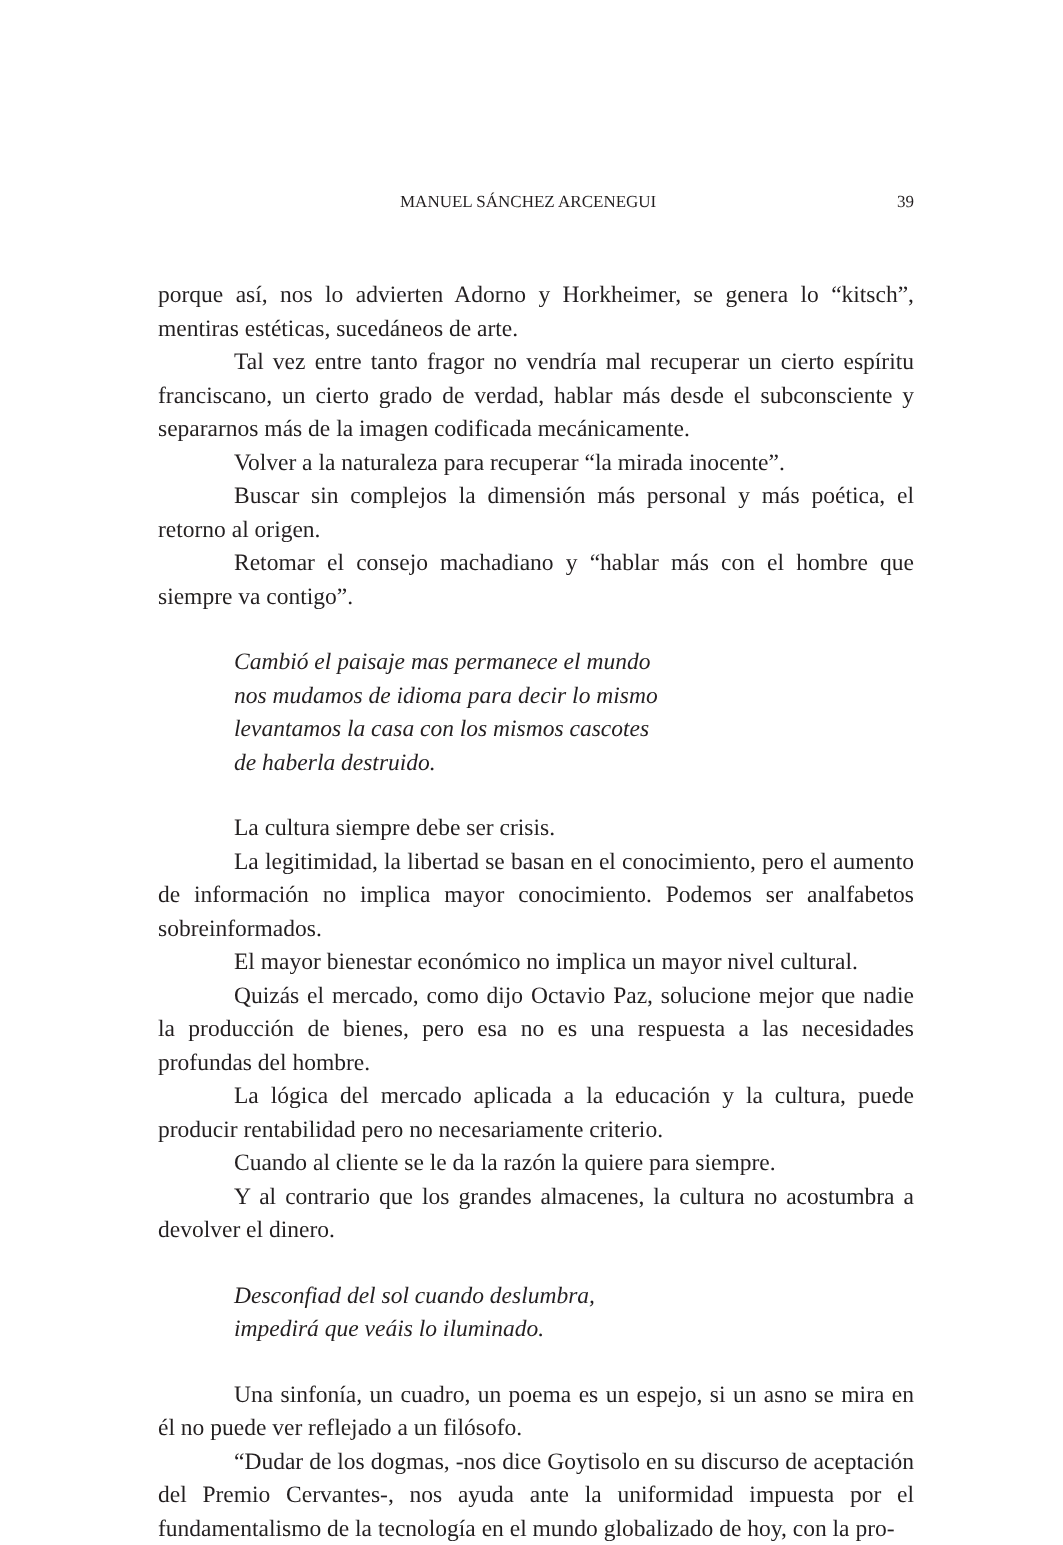MANUEL SÁNCHEZ ARCENEGUI 39
porque así, nos lo advierten Adorno y Horkheimer, se genera lo “kitsch”, mentiras estéticas, sucedáneos de arte.
Tal vez entre tanto fragor no vendría mal recuperar un cierto espíritu franciscano, un cierto grado de verdad, hablar más desde el subconsciente y separarnos más de la imagen codificada mecánicamente.
Volver a la naturaleza para recuperar “la mirada inocente”.
Buscar sin complejos la dimensión más personal y más poética, el retorno al origen.
Retomar el consejo machadiano y “hablar más con el hombre que siempre va contigo”.
Cambió el paisaje mas permanece el mundo
nos mudamos de idioma para decir lo mismo
levantamos la casa con los mismos cascotes
de haberla destruido.
La cultura siempre debe ser crisis.
La legitimidad, la libertad se basan en el conocimiento, pero el aumento de información no implica mayor conocimiento. Podemos ser analfabetos sobreinformados.
El mayor bienestar económico no implica un mayor nivel cultural.
Quizás el mercado, como dijo Octavio Paz, solucione mejor que nadie la producción de bienes, pero esa no es una respuesta a las necesidades profundas del hombre.
La lógica del mercado aplicada a la educación y la cultura, puede producir rentabilidad pero no necesariamente criterio.
Cuando al cliente se le da la razón la quiere para siempre.
Y al contrario que los grandes almacenes, la cultura no acostumbra a devolver el dinero.
Desconfiad del sol cuando deslumbra,
impedirá que veáis lo iluminado.
Una sinfonía, un cuadro, un poema es un espejo, si un asno se mira en él no puede ver reflejado a un filósofo.
“Dudar de los dogmas, -nos dice Goytisolo en su discurso de aceptación del Premio Cervantes-, nos ayuda ante la uniformidad impuesta por el fundamentalismo de la tecnología en el mundo globalizado de hoy, con la pro-